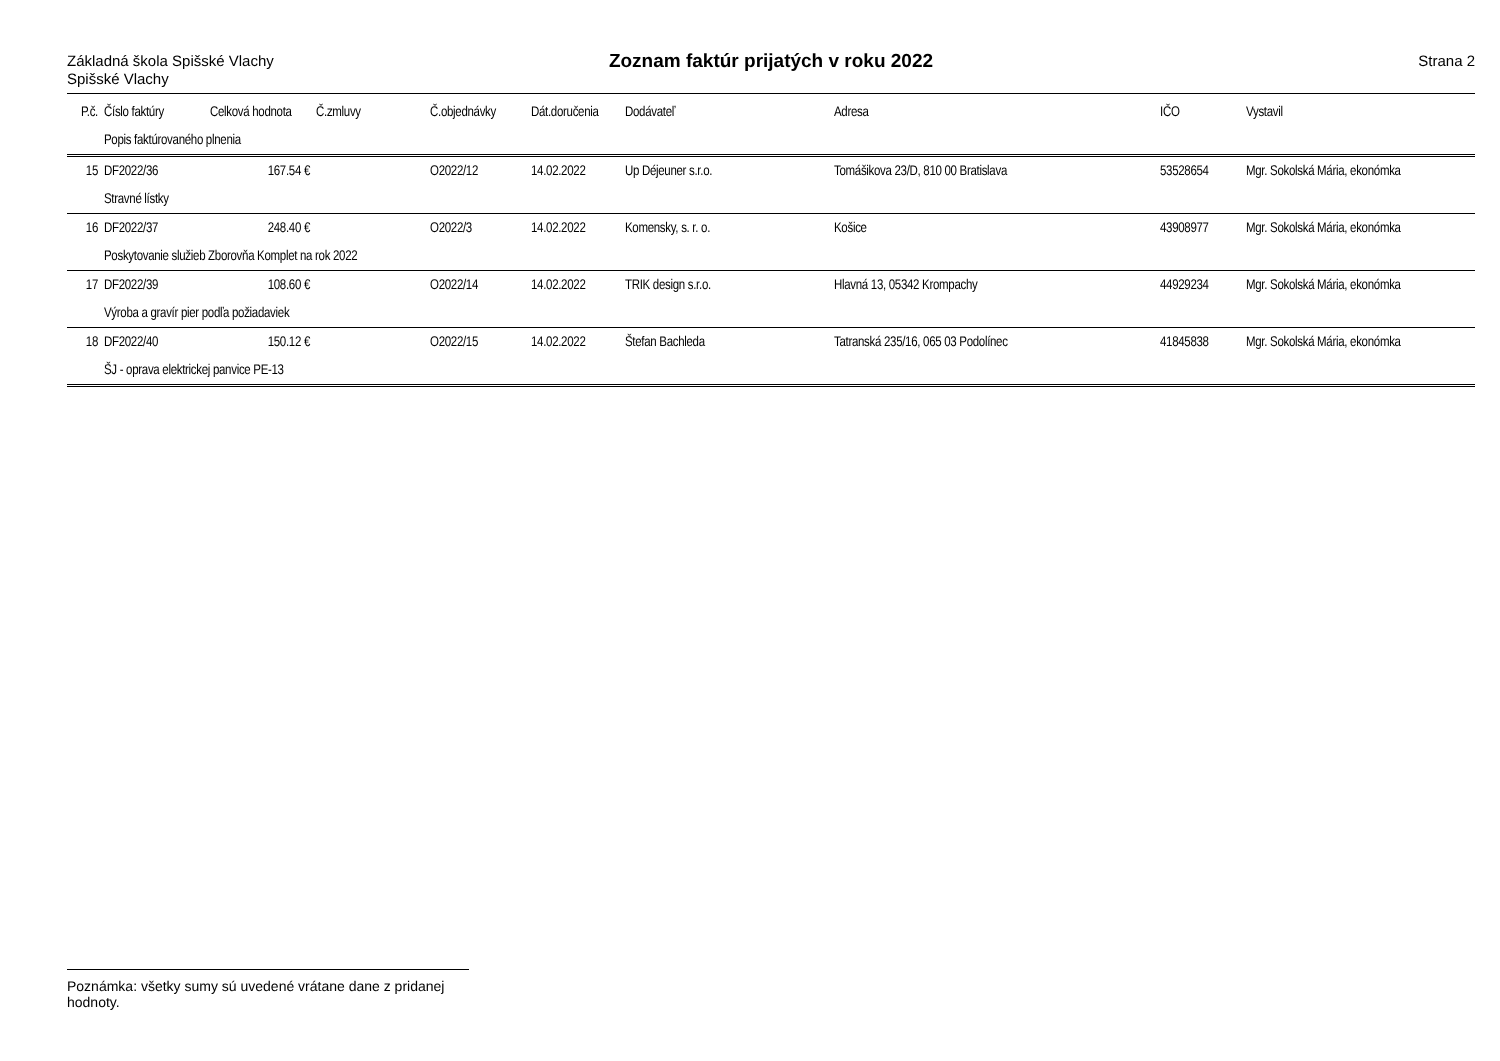Základná škola Spišské Vlachy
Spišské Vlachy
Zoznam faktúr prijatých v roku 2022
Strana 2
| P.č. | Číslo faktúry | Celková hodnota | Č.zmluvy | Č.objednávky | Dát.doručenia | Dodávateľ | Adresa | IČO | Vystavil |
| --- | --- | --- | --- | --- | --- | --- | --- | --- | --- |
| | Popis faktúrovaného plnenia | | | | | | | | |
| 15 | DF2022/36 | 167.54 € | | O2022/12 | 14.02.2022 | Up Déjeuner s.r.o. | Tomášikova 23/D, 810 00 Bratislava | 53528654 | Mgr. Sokolská Mária, ekonómka |
| | Stravné lístky | | | | | | | | |
| 16 | DF2022/37 | 248.40 € | | O2022/3 | 14.02.2022 | Komensky, s. r. o. | Košice | 43908977 | Mgr. Sokolská Mária, ekonómka |
| | Poskytovanie služieb Zborovňa Komplet na rok 2022 | | | | | | | | |
| 17 | DF2022/39 | 108.60 € | | O2022/14 | 14.02.2022 | TRIK design s.r.o. | Hlavná 13, 05342 Krompachy | 44929234 | Mgr. Sokolská Mária, ekonómka |
| | Výroba a gravír pier podľa požiadaviek | | | | | | | | |
| 18 | DF2022/40 | 150.12 € | | O2022/15 | 14.02.2022 | Štefan Bachleda | Tatranská 235/16, 065 03 Podolínec | 41845838 | Mgr. Sokolská Mária, ekonómka |
| | ŠJ - oprava elektrickej panvice PE-13 | | | | | | | | |
Poznámka: všetky sumy sú uvedené vrátane dane z pridanej hodnoty.